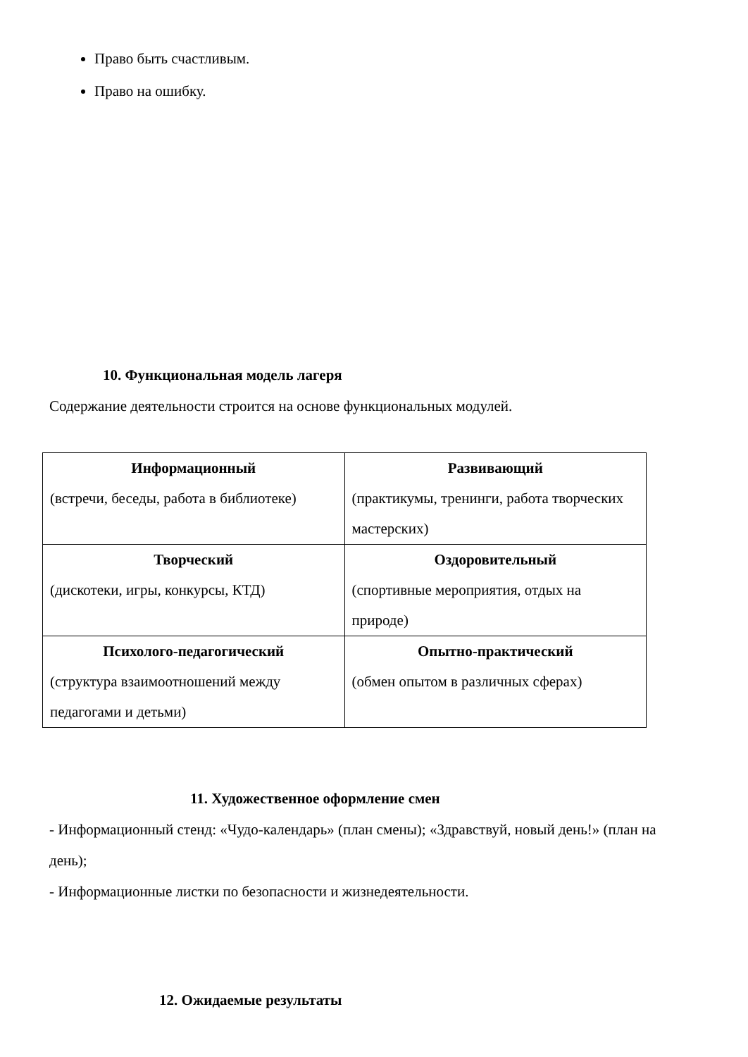Право быть счастливым.
Право на ошибку.
10. Функциональная модель лагеря
Содержание деятельности строится на основе функциональных модулей.
| Информационный (встречи, беседы, работа в библиотеке) | Развивающий (практикумы, тренинги, работа творческих мастерских) |
| Творческий (дискотеки, игры, конкурсы, КТД) | Оздоровительный (спортивные мероприятия, отдых на природе) |
| Психолого-педагогический (структура взаимоотношений между педагогами и детьми) | Опытно-практический (обмен опытом в различных сферах) |
11. Художественное оформление смен
- Информационный стенд: «Чудо-календарь» (план смены); «Здравствуй, новый день!» (план на день);
- Информационные листки по безопасности и жизнедеятельности.
12. Ожидаемые результаты